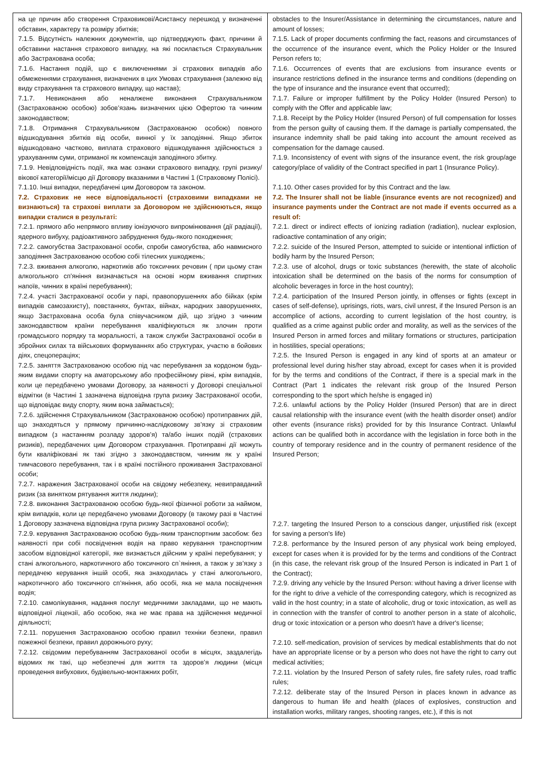| на це причин або створення Страховикові/Асистансу перешкод у визначенні обставин, характеру та розміру збитків; 7.1.5. Відсутність належних документів, що підтверджують факт, причини й обставини настання страхового випадку, на які посилається Страхувальник або Застрахована особа; 7.1.6. Настання подій, що є виключеннями зі страхових випадків або обмеженнями страхування, визначених в цих Умовах страхування (залежно від виду страхування та страхового випадку, що настав); 7.1.7. Невиконання або неналжене виконання Страхувальником (Застрахованою особою) зобов’язань визначених цією Офертою та чинним законодавством; 7.1.8. Отримання Страхувальником (Застрахованою особою) повного відшкодування збитків від особи, винної у їх заподіянні. Якщо збиток відшкодовано частково, виплата страхового відшкодування здійснюється з урахуванням суми, отриманої як компенсація заподіяного збитку. 7.1.9. Невідповідність події, яка має ознаки страхового випадку, групі ризику/вікової категорії/місцю дії Договору вказаними в Частині 1 (Страховому Полісі). 7.1.10. Інші випадки, передбачені цим Договором та законом. 7.2. Страховик не несе відповідальності (страховими випадками не визнаються) та страхові виплати за Договором не здійснюються, якщо випадки сталися в результаті: 7.2.1. прямого або непрямого впливу іонізуючого випромінювання (дії радіації), ядерного вибуху, радіоактивного забруднення будь-якого походження; 7.2.2. самогубства Застрахованої особи, спроби самогубства, або навмисного заподіяння Застрахованою особою собі тілесних ушкоджень; 7.2.3. вживання алкоголю, наркотиків або токсичних речовин ( при цьому стан алкогольного сп’яніння визначається на основі норм вживання спиртних напоїв, чинних в країні перебування); 7.2.4. участі Застрахованої особи у парі, правопорушеннях або бійках (крім випадків самозахисту), повстаннях, бунтах, війнах, народних заворушеннях, якщо Застрахована особа була співучасником дій, що згідно з чинним законодавством країни перебування кваліфікуються як злочин проти громадського порядку та моральності, а також служби Застрахованої особи в збройних силах та військових формуваннях або структурах, участю в бойових діях, спецопераціях; 7.2.5. заняття Застрахованою особою під час перебування за кордоном будь-яким видами спорту на аматорському або професійному рівні, крім випадків, коли це передбачено умовами Договору, за наявності у Договорі спеціальної відмітки (в Частині 1 зазначена відповідна група ризику Застрахованої особи, що відповідає виду спорту, яким вона займається); 7.2.6. здійснення Страхувальником (Застрахованою особою) протиправних дій, що знаходяться у прямому причинно-наслідковому зв’язку зі страховим випадком (з настанням розладу здоров’я) та/або інших подій (страхових ризиків), передбачених цим Договором страхування. Протиправні дії можуть бути кваліфіковані як такі згідно з законодавством, чинним як у країні тимчасового перебування, так і в країні постійного проживання Застрахованої особи; 7.2.7. наражения Застрахованої особи на свідому небезпеку, невиправданий ризик (за винятком рятування життя людини); 7.2.8. виконання Застрахованою особою будь-якої фізичної роботи за наймом, крім випадків, коли це передбачено умовами Договору (в такому разі в Частині 1 Договору зазначена відповідна група ризику Застрахованої особи); 7.2.9. керування Застрахованою особою будь-яким транспортним засобом: без наявності при собі посвідчення водія на право керування транспортним засобом відповідної категорії, яке визнається дійсним у країні перебування; у стані алкогольного, наркотичного або токсичного сп`яніння, а також у зв’язку з передачею керування іншій особі, яка знаходилась у стані алкогольного, наркотичного або токсичного сп’яніння, або особі, яка не мала посвідчення водія; 7.2.10. самолікування, надання послуг медичними закладами, що не мають відповідної ліцензії, або особою, яка не має права на здійснення медичної діяльності; 7.2.11. порушення Застрахованою особою правил техніки безпеки, правил пожежної безпеки, правил дорожнього руху; 7.2.12. свідомим перебуванням Застрахованої особи в місцях, заздалегідь відомих як такі, що небезпечні для життя та здоров’я людини (місця проведення вибухових, будівельно-монтажних робіт, | obstacles to the Insurer/Assistance in determining the circumstances, nature and amount of losses; 7.1.5. Lack of proper documents confirming the fact, reasons and circumstances of the occurrence of the insurance event, which the Policy Holder or the Insured Person refers to; 7.1.6. Occurrences of events that are exclusions from insurance events or insurance restrictions defined in the insurance terms and conditions (depending on the type of insurance and the insurance event that occurred); 7.1.7. Failure or improper fulfillment by the Policy Holder (Insured Person) to comply with the Offer and applicable law; 7.1.8. Receipt by the Policy Holder (Insured Person) of full compensation for losses from the person guilty of causing them. If the damage is partially compensated, the insurance indemnity shall be paid taking into account the amount received as compensation for the damage caused. 7.1.9. Inconsistency of event with signs of the insurance event, the risk group/age category/place of validity of the Contract specified in part 1 (Insurance Policy). 7.1.10. Other cases provided for by this Contract and the law. 7.2. The Insurer shall not be liable (insurance events are not recognized) and insurance payments under the Contract are not made if events occurred as a result of: 7.2.1. direct or indirect effects of ionizing radiation (radiation), nuclear explosion, radioactive contamination of any origin; 7.2.2. suicide of the Insured Person, attempted to suicide or intentional infliction of bodily harm by the Insured Person; 7.2.3. use of alcohol, drugs or toxic substances (herewith, the state of alcoholic intoxication shall be determined on the basis of the norms for consumption of alcoholic beverages in force in the host country); 7.2.4. participation of the Insured Person jointly, in offenses or fights (except in cases of self-defense), uprisings, riots, wars, civil unrest, if the Insured Person is an accomplice of actions, according to current legislation of the host country, is qualified as a crime against public order and morality, as well as the services of the Insured Person in armed forces and military formations or structures, participation in hostilities, special operations; 7.2.5. the Insured Person is engaged in any kind of sports at an amateur or professional level during his/her stay abroad, except for cases when it is provided for by the terms and conditions of the Contract, if there is a special mark in the Contract (Part 1 indicates the relevant risk group of the Insured Person corresponding to the sport which he/she is engaged in) 7.2.6. unlawful actions by the Policy Holder (Insured Person) that are in direct causal relationship with the insurance event (with the health disorder onset) and/or other events (insurance risks) provided for by this Insurance Contract. Unlawful actions can be qualified both in accordance with the legislation in force both in the country of temporary residence and in the country of permanent residence of the Insured Person; 7.2.7. targeting the Insured Person to a conscious danger, unjustified risk (except for saving a person's life) 7.2.8. performance by the Insured person of any physical work being employed, except for cases when it is provided for by the terms and conditions of the Contract (in this case, the relevant risk group of the Insured Person is indicated in Part 1 of the Contract); 7.2.9. driving any vehicle by the Insured Person: without having a driver license with for the right to drive a vehicle of the corresponding category, which is recognized as valid in the host country; in a state of alcoholic, drug or toxic intoxication, as well as in connection with the transfer of control to another person in a state of alcoholic, drug or toxic intoxication or a person who doesn't have a driver's license; 7.2.10. self-medication, provision of services by medical establishments that do not have an appropriate license or by a person who does not have the right to carry out medical activities; 7.2.11. violation by the Insured Person of safety rules, fire safety rules, road traffic rules; 7.2.12. deliberate stay of the Insured Person in places known in advance as dangerous to human life and health (places of explosives, construction and installation works, military ranges, shooting ranges, etc.), if this is not |